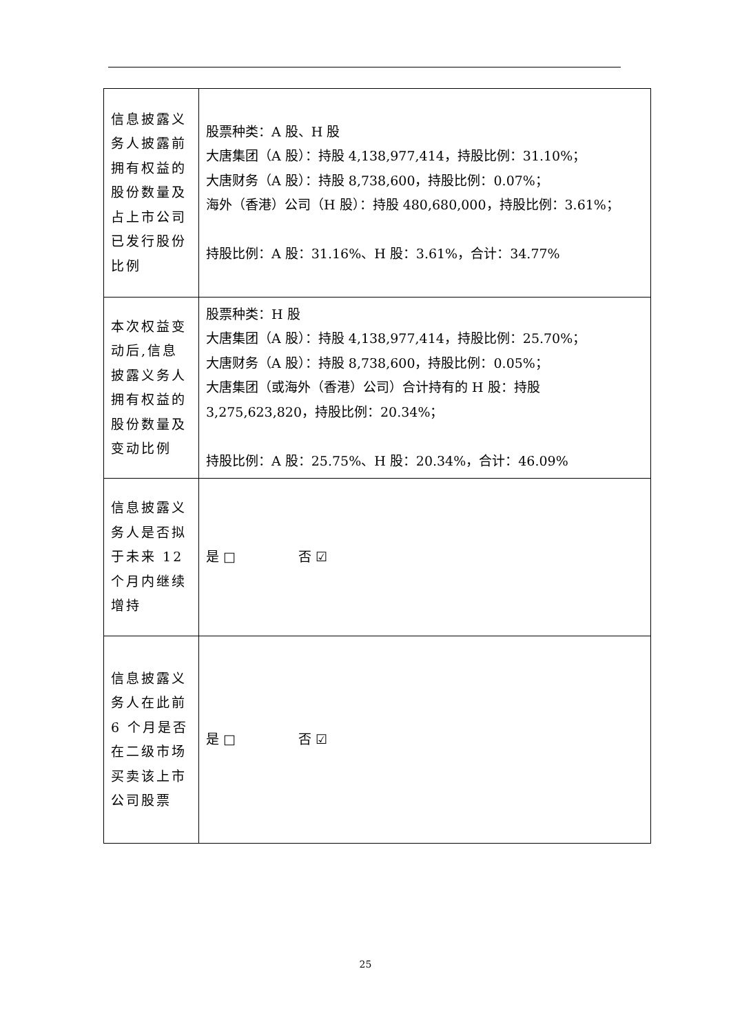| 信息披露义务人披露前拥有权益的股份数量及占上市公司已发行股份比例 | 股票种类：A 股、H 股 大唐集团（A 股）：持股 4,138,977,414，持股比例：31.10%； 大唐财务（A 股）：持股 8,738,600，持股比例：0.07%； 海外（香港）公司（H 股）：持股 480,680,000，持股比例：3.61%； 持股比例：A 股：31.16%、H 股：3.61%，合计：34.77% |
| 本次权益变动后,信息披露义务人拥有权益的股份数量及变动比例 | 股票种类：H 股 大唐集团（A 股）：持股 4,138,977,414，持股比例：25.70%； 大唐财务（A 股）：持股 8,738,600，持股比例：0.05%； 大唐集团（或海外（香港）公司）合计持有的 H 股：持股 3,275,623,820，持股比例：20.34%； 持股比例：A 股：25.75%、H 股：20.34%，合计：46.09% |
| 信息披露义务人是否拟于未来 12 个月内继续增持 | 是 □ 否 ☑ |
| 信息披露义务人在此前 6 个月是否在二级市场买卖该上市公司股票 | 是 □ 否 ☑ |
25